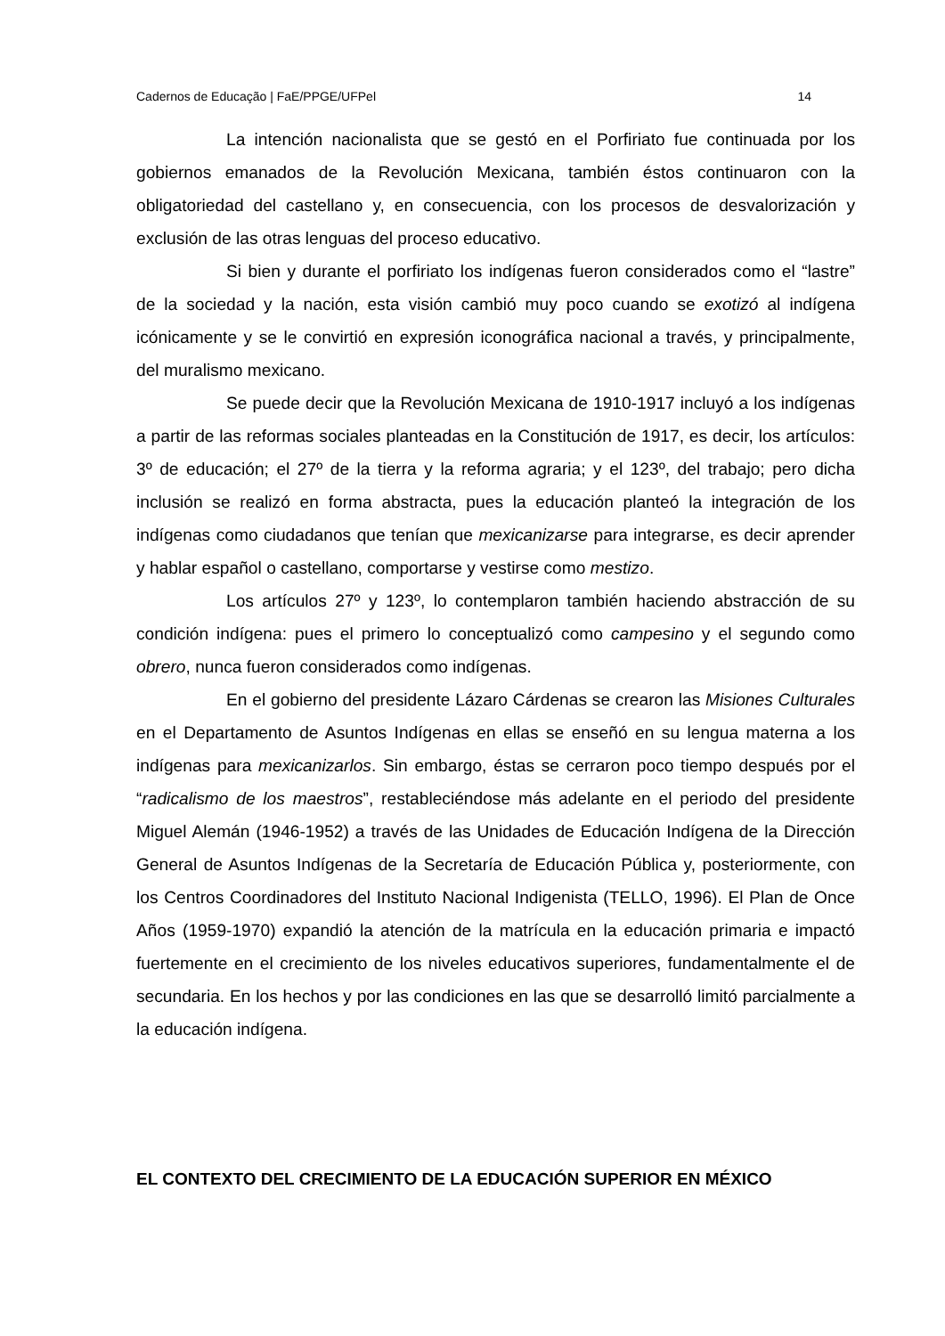Cadernos de Educação | FaE/PPGE/UFPel 14
La intención nacionalista que se gestó en el Porfiriato fue continuada por los gobiernos emanados de la Revolución Mexicana, también éstos continuaron con la obligatoriedad del castellano y, en consecuencia, con los procesos de desvalorización y exclusión de las otras lenguas del proceso educativo.
Si bien y durante el porfiriato los indígenas fueron considerados como el “lastre” de la sociedad y la nación, esta visión cambió muy poco cuando se exotizó al indígena icónicamente y se le convirtió en expresión iconográfica nacional a través, y principalmente, del muralismo mexicano.
Se puede decir que la Revolución Mexicana de 1910-1917 incluyó a los indígenas a partir de las reformas sociales planteadas en la Constitución de 1917, es decir, los artículos: 3º de educación; el 27º de la tierra y la reforma agraria; y el 123º, del trabajo; pero dicha inclusión se realizó en forma abstracta, pues la educación planteó la integración de los indígenas como ciudadanos que tenían que mexicanizarse para integrarse, es decir aprender y hablar español o castellano, comportarse y vestirse como mestizo.
Los artículos 27º y 123º, lo contemplaron también haciendo abstracción de su condición indígena: pues el primero lo conceptualizó como campesino y el segundo como obrero, nunca fueron considerados como indígenas.
En el gobierno del presidente Lázaro Cárdenas se crearon las Misiones Culturales en el Departamento de Asuntos Indígenas en ellas se enseñó en su lengua materna a los indígenas para mexicanizarlos. Sin embargo, éstas se cerraron poco tiempo después por el “radicalismo de los maestros”, restableciéndose más adelante en el periodo del presidente Miguel Alemán (1946-1952) a través de las Unidades de Educación Indígena de la Dirección General de Asuntos Indígenas de la Secretaría de Educación Pública y, posteriormente, con los Centros Coordinadores del Instituto Nacional Indigenista (TELLO, 1996). El Plan de Once Años (1959-1970) expandió la atención de la matrícula en la educación primaria e impactó fuertemente en el crecimiento de los niveles educativos superiores, fundamentalmente el de secundaria. En los hechos y por las condiciones en las que se desarrolló limitó parcialmente a la educación indígena.
EL CONTEXTO DEL CRECIMIENTO DE LA EDUCACIÓN SUPERIOR EN MÉXICO